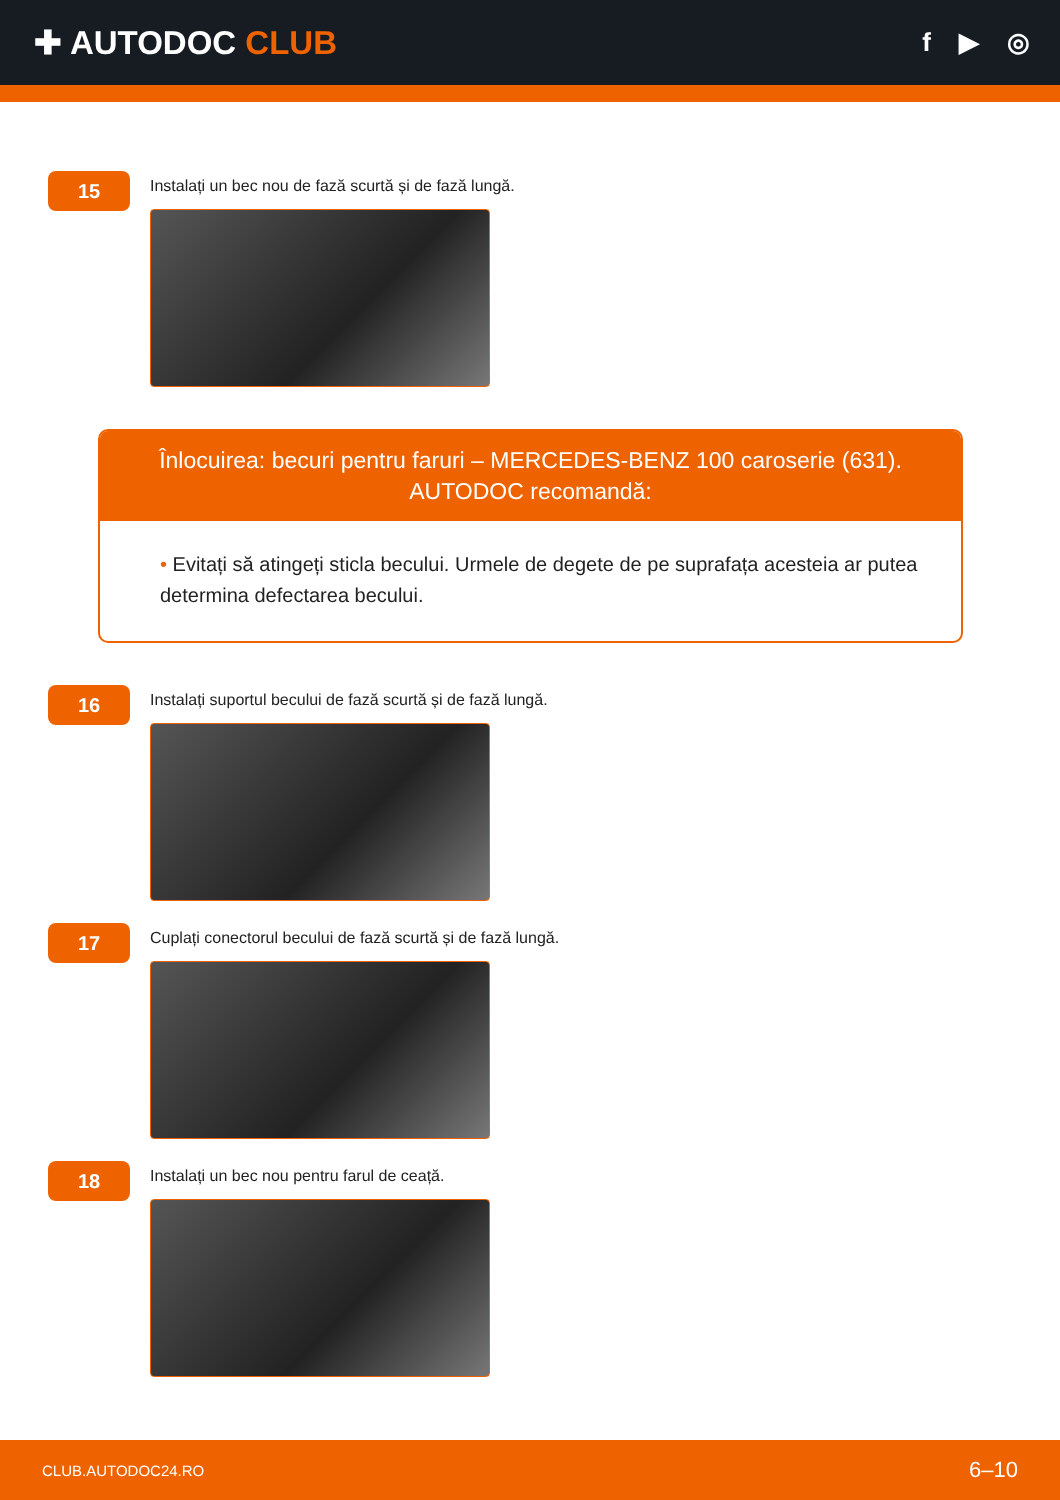✚ AUTODOC CLUB
f ▶ ◎
15
Instalați un bec nou de fază scurtă și de fază lungă.
Înlocuirea: becuri pentru faruri – MERCEDES-BENZ 100 caroserie (631).
AUTODOC recomandă:
• Evitați să atingeți sticla becului. Urmele de degete de pe suprafața acesteia ar putea determina defectarea becului.
16
Instalați suportul becului de fază scurtă și de fază lungă.
17
Cuplați conectorul becului de fază scurtă și de fază lungă.
18
Instalați un bec nou pentru farul de ceață.
CLUB.AUTODOC24.RO 6–10